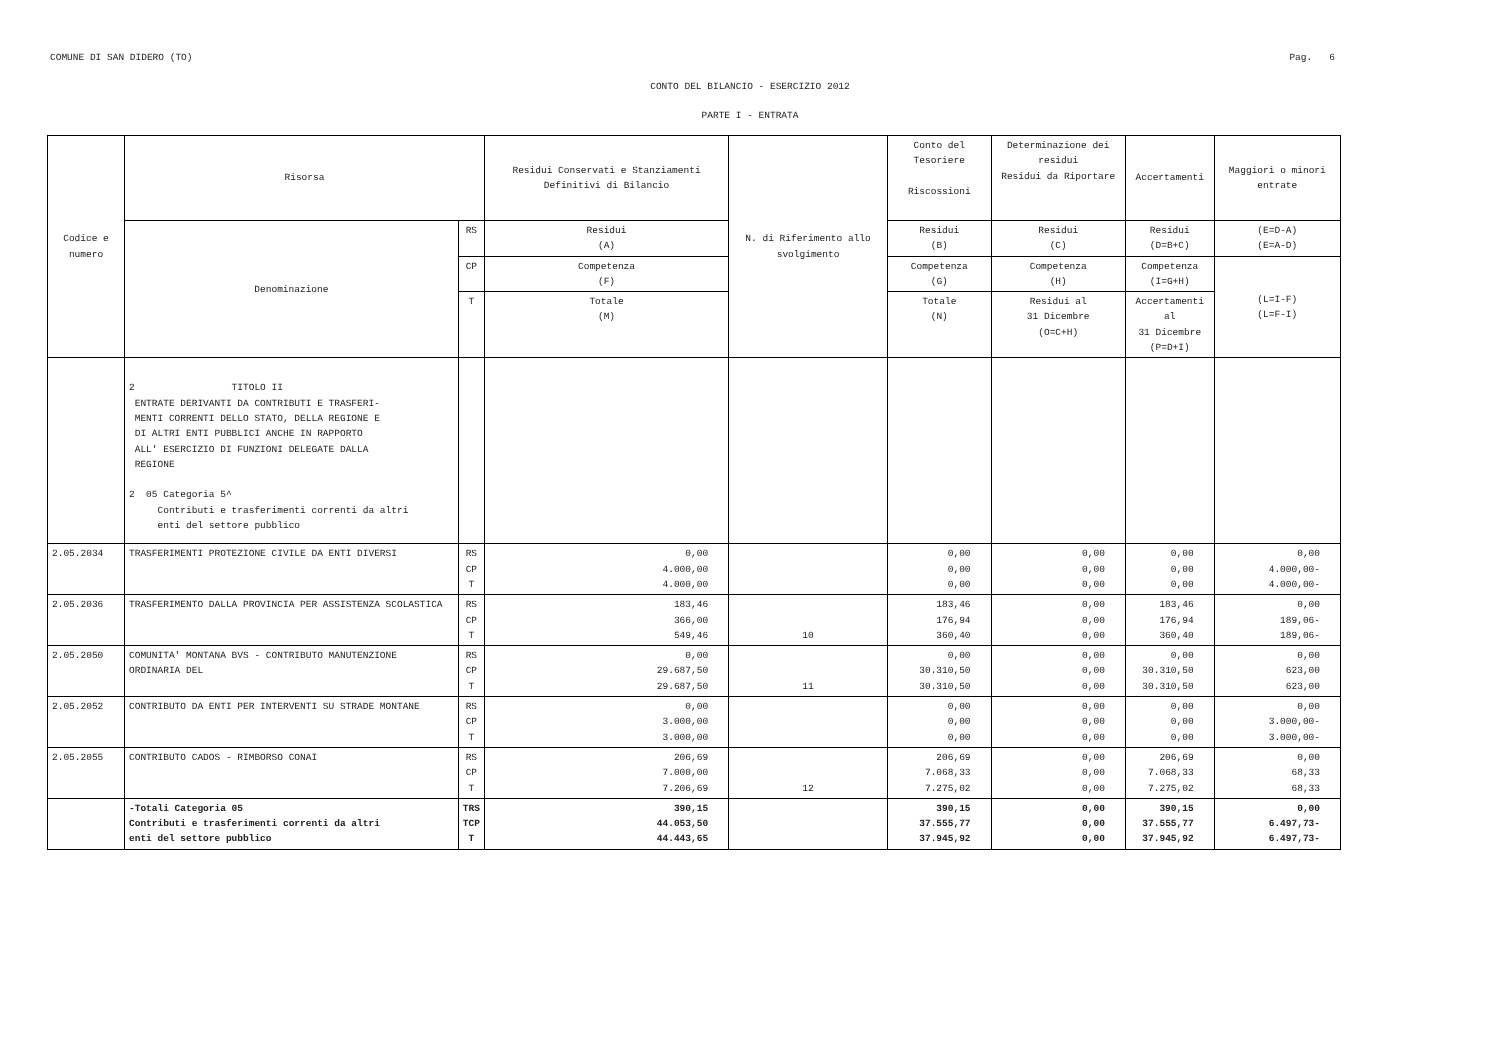COMUNE DI SAN DIDERO (TO) Pag. 6
CONTO DEL BILANCIO - ESERCIZIO 2012
PARTE I - ENTRATA
| Codice e numero | Risorsa | | Residui Conservati e Stanziamenti Definitivi di Bilancio | N. di Riferimento allo svolgimento | Conto del Tesoriere Riscossioni | Determinazione dei residui Residui da Riportare | Accertamenti | Maggiori o minori entrate |
| --- | --- | --- | --- | --- | --- | --- | --- | --- |
| | Denominazione | RS | Residui (A) | | Residui (B) | Residui (C) | Residui (D=B+C) | (E=D-A) (E=A-D) |
| | | CP | Competenza (F) | | Competenza (G) | Competenza (H) | Competenza (I=G+H) | (L=I-F) (L=F-I) |
| | | T | Totale (M) | | Totale (N) | Residui al 31 Dicembre (O=C+H) | Accertamenti al 31 Dicembre (P=D+I) | |
| | 2 TITOLO II ENTRATE DERIVANTI DA CONTRIBUTI E TRASFERI- MENTI CORRENTI DELLO STATO, DELLA REGIONE E DI ALTRI ENTI PUBBLICI ANCHE IN RAPPORTO ALL' ESERCIZIO DI FUNZIONI DELEGATE DALLA REGIONE 2 05 Categoria 5^ Contributi e trasferimenti correnti da altri enti del settore pubblico | | | | | | | |
| 2.05.2034 | TRASFERIMENTI PROTEZIONE CIVILE DA ENTI DIVERSI | RS CP T | 0,00 4.000,00 4.000,00 | | 0,00 0,00 0,00 | 0,00 0,00 0,00 | 0,00 0,00 0,00 | 0,00 4.000,00- 4.000,00- |
| 2.05.2036 | TRASFERIMENTO DALLA PROVINCIA PER ASSISTENZA SCOLASTICA | RS CP T | 183,46 366,00 549,46 | 10 | 183,46 176,94 360,40 | 0,00 0,00 0,00 | 183,46 176,94 360,40 | 0,00 189,06- 189,06- |
| 2.05.2050 | COMUNITA' MONTANA BVS - CONTRIBUTO MANUTENZIONE ORDINARIA DEL | RS CP T | 0,00 29.687,50 29.687,50 | 11 | 0,00 30.310,50 30.310,50 | 0,00 0,00 0,00 | 0,00 30.310,50 30.310,50 | 0,00 623,00 623,00 |
| 2.05.2052 | CONTRIBUTO DA ENTI PER INTERVENTI SU STRADE MONTANE | RS CP T | 0,00 3.000,00 3.000,00 | | 0,00 0,00 0,00 | 0,00 0,00 0,00 | 0,00 0,00 0,00 | 0,00 3.000,00- 3.000,00- |
| 2.05.2055 | CONTRIBUTO CADOS - RIMBORSO CONAI | RS CP T | 206,69 7.000,00 7.206,69 | 12 | 206,69 7.068,33 7.275,02 | 0,00 0,00 0,00 | 206,69 7.068,33 7.275,02 | 0,00 68,33 68,33 |
| | -Totali Categoria 05 Contributi e trasferimenti correnti da altri enti del settore pubblico | TRS TCP T | 390,15 44.053,50 44.443,65 | | 390,15 37.555,77 37.945,92 | 0,00 0,00 0,00 | 390,15 37.555,77 37.945,92 | 0,00 6.497,73- 6.497,73- |